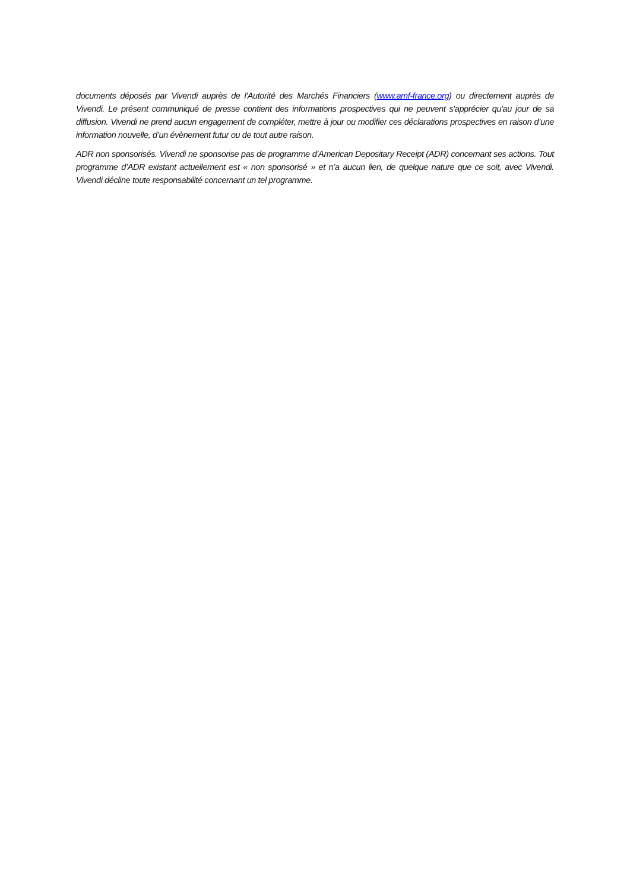documents déposés par Vivendi auprès de l'Autorité des Marchés Financiers (www.amf-france.org) ou directement auprès de Vivendi. Le présent communiqué de presse contient des informations prospectives qui ne peuvent s'apprécier qu'au jour de sa diffusion. Vivendi ne prend aucun engagement de compléter, mettre à jour ou modifier ces déclarations prospectives en raison d’une information nouvelle, d’un évènement futur ou de tout autre raison.
ADR non sponsorisés. Vivendi ne sponsorise pas de programme d’American Depositary Receipt (ADR) concernant ses actions. Tout programme d’ADR existant actuellement est « non sponsorisé » et n’a aucun lien, de quelque nature que ce soit, avec Vivendi. Vivendi décline toute responsabilité concernant un tel programme.